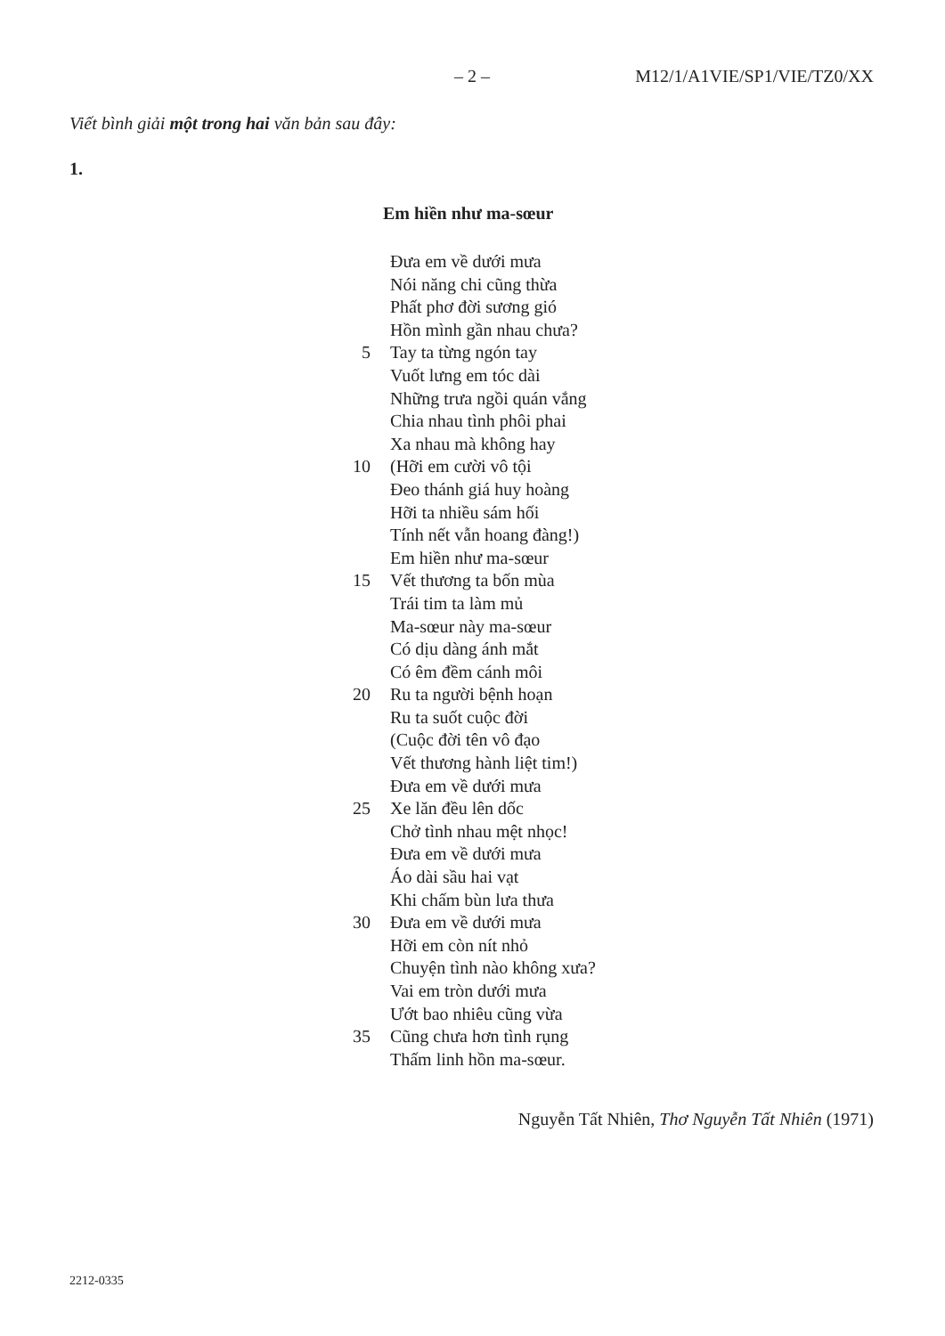– 2 – M12/1/A1VIE/SP1/VIE/TZ0/XX
Viết bình giải một trong hai văn bản sau đây:
1.
Em hiền như ma-sœur
Đưa em về dưới mưa
Nói năng chi cũng thừa
Phất phơ đời sương gió
Hồn mình gần nhau chưa?
5 Tay ta từng ngón tay
Vuốt lưng em tóc dài
Những trưa ngồi quán vắng
Chia nhau tình phôi phai
Xa nhau mà không hay
10 (Hỡi em cười vô tội
Đeo thánh giá huy hoàng
Hỡi ta nhiều sám hối
Tính nết vẫn hoang đàng!)
Em hiền như ma-sœur
15 Vết thương ta bốn mùa
Trái tim ta làm mủ
Ma-sœur này ma-sœur
Có dịu dàng ánh mắt
Có êm đềm cánh môi
20 Ru ta người bệnh hoạn
Ru ta suốt cuộc đời
(Cuộc đời tên vô đạo
Vết thương hành liệt tim!)
Đưa em về dưới mưa
25 Xe lăn đều lên dốc
Chở tình nhau mệt nhọc!
Đưa em về dưới mưa
Áo dài sầu hai vạt
Khi chấm bùn lưa thưa
30 Đưa em về dưới mưa
Hỡi em còn nít nhỏ
Chuyện tình nào không xưa?
Vai em tròn dưới mưa
Ướt bao nhiêu cũng vừa
35 Cũng chưa hơn tình rụng
Thấm linh hồn ma-sœur.
Nguyễn Tất Nhiên, Thơ Nguyễn Tất Nhiên (1971)
2212-0335